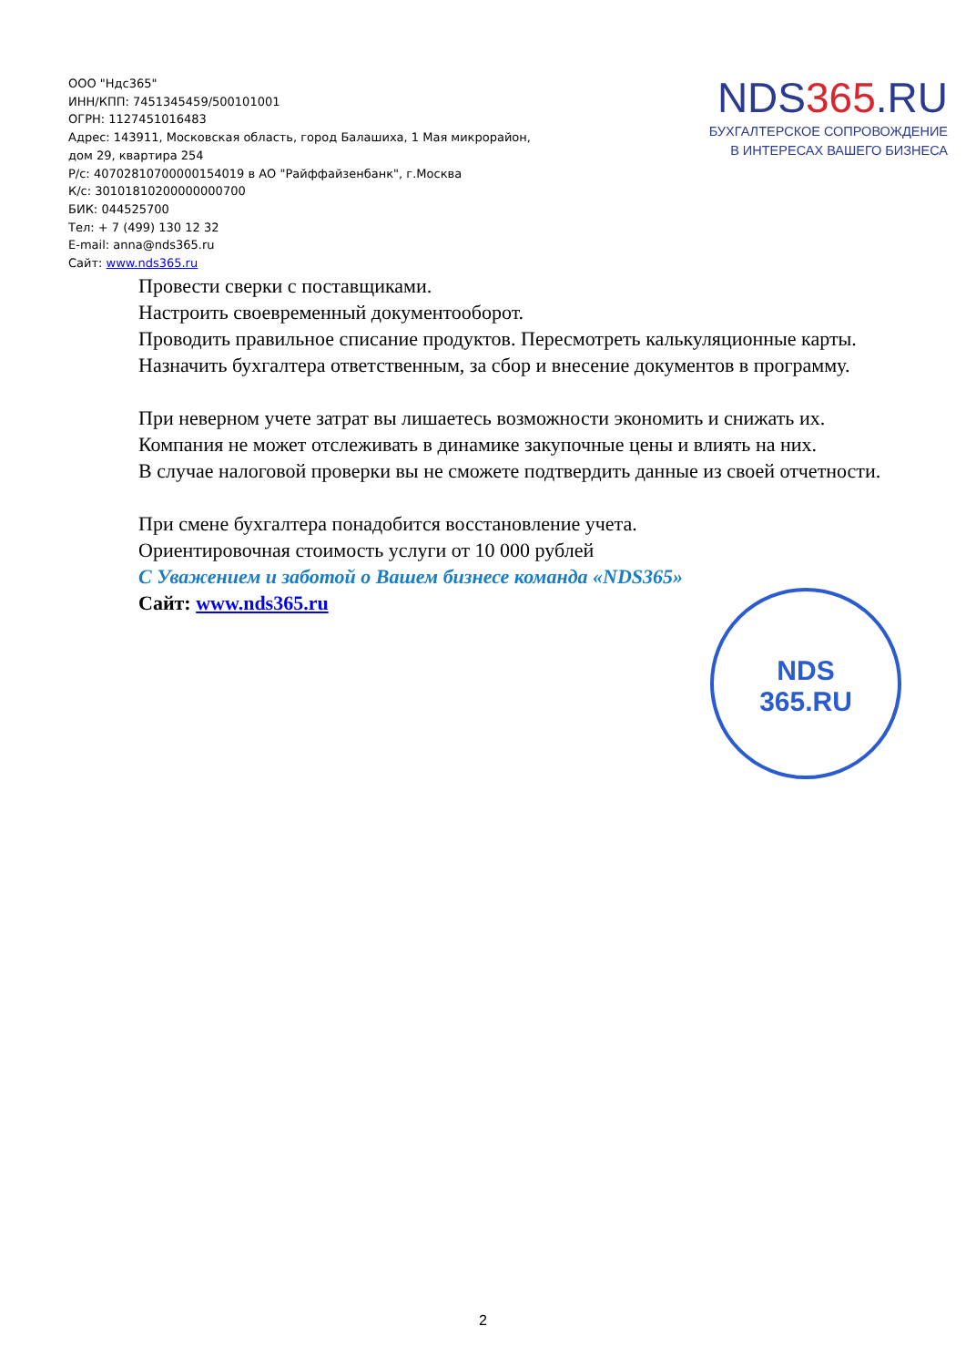ООО "Ндс365"
ИНН/КПП: 7451345459/500101001
ОГРН: 1127451016483
Адрес: 143911, Московская область, город Балашиха, 1 Мая микрорайон,
дом 29, квартира 254
Р/с: 40702810700000154019 в АО "Райффайзенбанк", г.Москва
К/с: 30101810200000000700
БИК: 044525700
Тел: + 7 (499) 130 12 32
E-mail: anna@nds365.ru
Сайт: www.nds365.ru
NDS365.RU
БУХГАЛТЕРСКОЕ СОПРОВОЖДЕНИЕ
В ИНТЕРЕСАХ ВАШЕГО БИЗНЕСА
Провести сверки с поставщиками.
Настроить своевременный документооборот.
Проводить правильное списание продуктов. Пересмотреть калькуляционные карты.
Назначить бухгалтера ответственным, за сбор и внесение документов в программу.
При неверном учете затрат вы лишаетесь возможности экономить и снижать их.
Компания не может отслеживать в динамике закупочные цены и влиять на них.
В случае налоговой проверки вы не сможете подтвердить данные из своей отчетности.
При смене бухгалтера понадобится восстановление учета.
Ориентировочная стоимость услуги от 10 000 рублей
С Уважением и заботой о Вашем бизнесе команда «NDS365»
Сайт: www.nds365.ru
NDS
365.RU
2